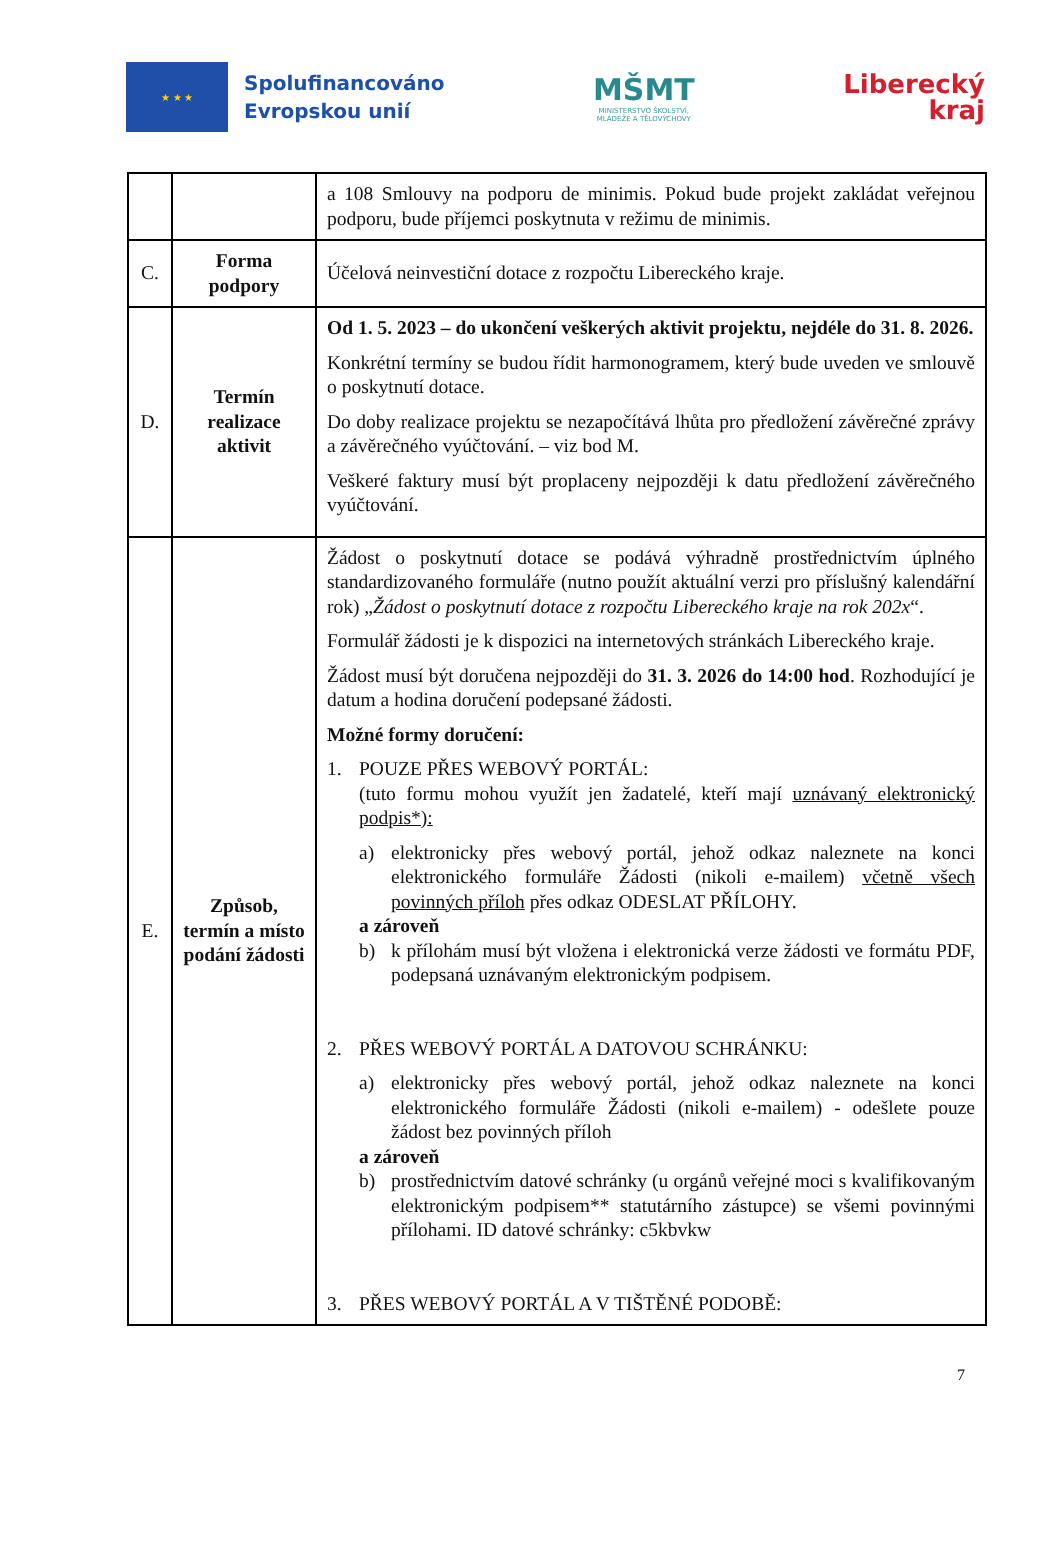★ ★ ★
Spolufinancováno
Evropskou unií
MŠMT
MINISTERSTVO ŠKOLSTVÍ,
MLÁDEŽE A TĚLOVÝCHOVY
Liberecký
kraj
| | | a 108 Smlouvy na podporu de minimis. Pokud bude projekt zakládat veřejnou podporu, bude příjemci poskytnuta v režimu de minimis. |
| C. | Forma podpory | Účelová neinvestiční dotace z rozpočtu Libereckého kraje. |
| D. | Termín realizace aktivit | Od 1. 5. 2023 – do ukončení veškerých aktivit projektu, nejdéle do 31. 8. 2026. Konkrétní termíny se budou řídit harmonogramem, který bude uveden ve smlouvě o poskytnutí dotace. Do doby realizace projektu se nezapočítává lhůta pro předložení závěrečné zprávy a závěrečného vyúčtování. – viz bod M. Veškeré faktury musí být proplaceny nejpozději k datu předložení závěrečného vyúčtování. |
| E. | Způsob, termín a místo podání žádosti | Žádost o poskytnutí dotace se podává výhradně prostřednictvím úplného standardizovaného formuláře (nutno použít aktuální verzi pro příslušný kalendářní rok) „ Žádost o poskytnutí dotace z rozpočtu Libereckého kraje na rok 202x “. Formulář žádosti je k dispozici na internetových stránkách Libereckého kraje. Žádost musí být doručena nejpozději do 31. 3. 2026 do 14:00 hod . Rozhodující je datum a hodina doručení podepsané žádosti. Možné formy doručení: 1. POUZE PŘES WEBOVÝ PORTÁL: (tuto formu mohou využít jen žadatelé, kteří mají uznávaný elektronický podpis*): a) elektronicky přes webový portál, jehož odkaz naleznete na konci elektronického formuláře Žádosti (nikoli e-mailem) včetně všech povinných příloh přes odkaz ODESLAT PŘÍLOHY. a zároveň b) k přílohám musí být vložena i elektronická verze žádosti ve formátu PDF, podepsaná uznávaným elektronickým podpisem. 2. PŘES WEBOVÝ PORTÁL A DATOVOU SCHRÁNKU: a) elektronicky přes webový portál, jehož odkaz naleznete na konci elektronického formuláře Žádosti (nikoli e-mailem) - odešlete pouze žádost bez povinných příloh a zároveň b) prostřednictvím datové schránky (u orgánů veřejné moci s kvalifikovaným elektronickým podpisem** statutárního zástupce) se všemi povinnými přílohami. ID datové schránky: c5kbvkw 3. PŘES WEBOVÝ PORTÁL A V TIŠTĚNÉ PODOBĚ: |
7